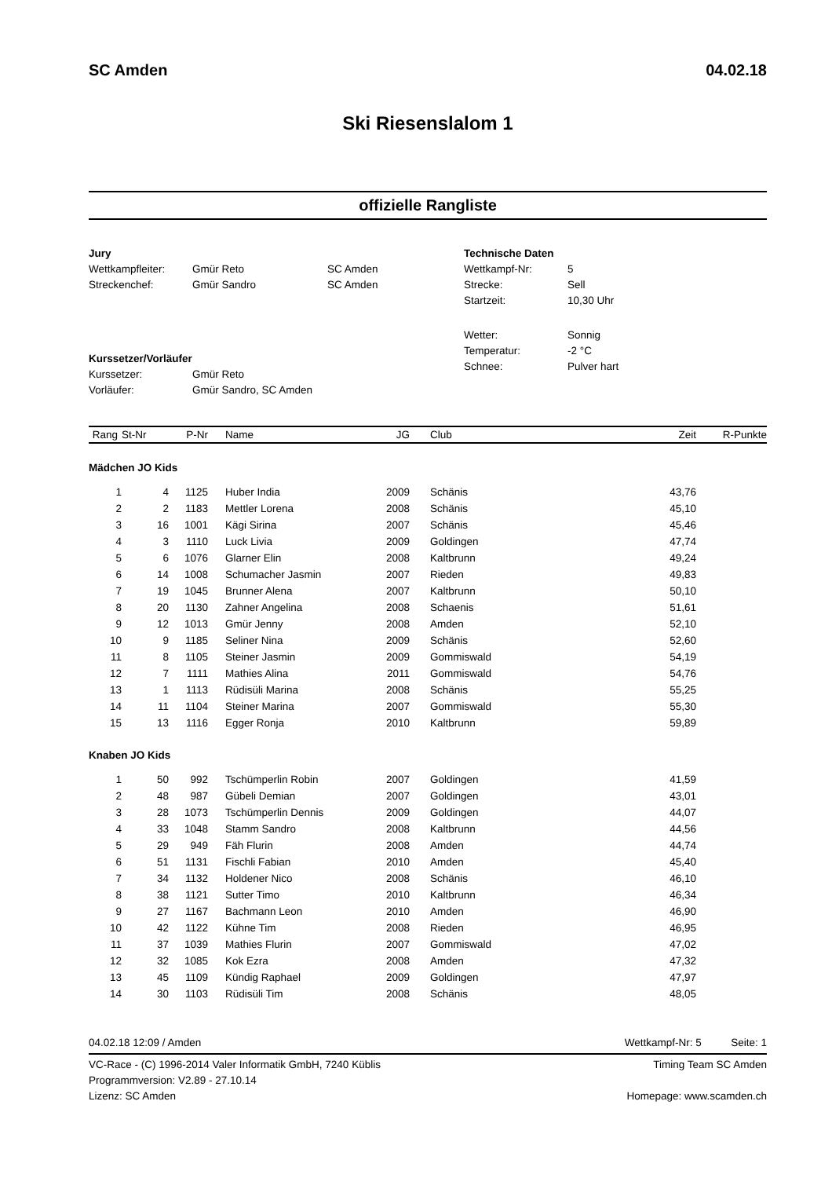SC Amden 04.02.18
Ski Riesenslalom 1
offizielle Rangliste
| Jury | | |
| Wettkampfleiter: | Gmür Reto | SC Amden |
| Streckenchef: | Gmür Sandro | SC Amden |
| Kurssetzer/Vorläufer | | |
| Kurssetzer: | Gmür Reto | |
| Vorläufer: | Gmür Sandro, SC Amden | |
| Technische Daten | |
| Wettkampf-Nr: | 5 |
| Strecke: | Sell |
| Startzeit: | 10,30 Uhr |
| Wetter: | Sonnig |
| Temperatur: | -2 °C |
| Schnee: | Pulver hart |
| Rang | St-Nr | P-Nr | Name | JG | Club | Zeit | R-Punkte |
| --- | --- | --- | --- | --- | --- | --- | --- |
| Mädchen JO Kids | | | | | | | |
| 1 | 4 | 1125 | Huber India | 2009 | Schänis | 43,76 | |
| 2 | 2 | 1183 | Mettler Lorena | 2008 | Schänis | 45,10 | |
| 3 | 16 | 1001 | Kägi Sirina | 2007 | Schänis | 45,46 | |
| 4 | 3 | 1110 | Luck Livia | 2009 | Goldingen | 47,74 | |
| 5 | 6 | 1076 | Glarner Elin | 2008 | Kaltbrunn | 49,24 | |
| 6 | 14 | 1008 | Schumacher Jasmin | 2007 | Rieden | 49,83 | |
| 7 | 19 | 1045 | Brunner Alena | 2007 | Kaltbrunn | 50,10 | |
| 8 | 20 | 1130 | Zahner Angelina | 2008 | Schaenis | 51,61 | |
| 9 | 12 | 1013 | Gmür Jenny | 2008 | Amden | 52,10 | |
| 10 | 9 | 1185 | Seliner Nina | 2009 | Schänis | 52,60 | |
| 11 | 8 | 1105 | Steiner Jasmin | 2009 | Gommiswald | 54,19 | |
| 12 | 7 | 1111 | Mathies Alina | 2011 | Gommiswald | 54,76 | |
| 13 | 1 | 1113 | Rüdisüli Marina | 2008 | Schänis | 55,25 | |
| 14 | 11 | 1104 | Steiner Marina | 2007 | Gommiswald | 55,30 | |
| 15 | 13 | 1116 | Egger Ronja | 2010 | Kaltbrunn | 59,89 | |
| Knaben JO Kids | | | | | | | |
| 1 | 50 | 992 | Tschümperlin Robin | 2007 | Goldingen | 41,59 | |
| 2 | 48 | 987 | Gübeli Demian | 2007 | Goldingen | 43,01 | |
| 3 | 28 | 1073 | Tschümperlin Dennis | 2009 | Goldingen | 44,07 | |
| 4 | 33 | 1048 | Stamm Sandro | 2008 | Kaltbrunn | 44,56 | |
| 5 | 29 | 949 | Fäh Flurin | 2008 | Amden | 44,74 | |
| 6 | 51 | 1131 | Fischli Fabian | 2010 | Amden | 45,40 | |
| 7 | 34 | 1132 | Holdener Nico | 2008 | Schänis | 46,10 | |
| 8 | 38 | 1121 | Sutter Timo | 2010 | Kaltbrunn | 46,34 | |
| 9 | 27 | 1167 | Bachmann Leon | 2010 | Amden | 46,90 | |
| 10 | 42 | 1122 | Kühne Tim | 2008 | Rieden | 46,95 | |
| 11 | 37 | 1039 | Mathies Flurin | 2007 | Gommiswald | 47,02 | |
| 12 | 32 | 1085 | Kok Ezra | 2008 | Amden | 47,32 | |
| 13 | 45 | 1109 | Kündig Raphael | 2009 | Goldingen | 47,97 | |
| 14 | 30 | 1103 | Rüdisüli Tim | 2008 | Schänis | 48,05 | |
04.02.18 12:09 / Amden Wettkampf-Nr: 5 Seite: 1
VC-Race - (C) 1996-2014 Valer Informatik GmbH, 7240 Küblis
Programmversion: V2.89 - 27.10.14
Lizenz: SC Amden
Timing Team SC Amden
Homepage: www.scamden.ch